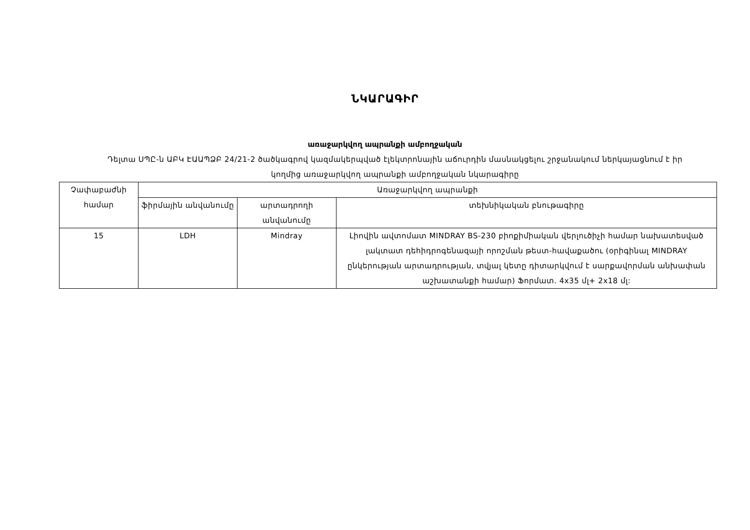ՆԿԱՐԱԳԻՐ
առաջարկվող ապրանքի ամբողջական
Դելտա ՍՊԸ-ն ԱԲԿ ԷԱԱՊՁԲ 24/21-2 ծածկագրով կազմակերպված էլեկտրոնային աճուրդին մասնակցելու շրջանակում ներկայացնում է իր կողմից առաջարկվող ապրանքի ամբողջական նկարագիրը
| Չափաբաժնի համար | Առաջարկվող ապրանքի | | |
| --- | --- | --- | --- |
| | ֆիրմային անվանումը | արտադրողի անվանումը | տեխնիկական բնութագիրը |
| 15 | LDH | Mindray | Լիովին ավտոմատ MINDRAY BS-230 բիոքիմիական վերլուծիչի համար նախատեսված լակտատ դեհիդրոգենազայի որոշման թեստ-հավաքածու (օրիգինալ MINDRAY ընկերության արտադրության, տվյալ կետը դիտարկվում է սարքավորման անխափան աշխատանքի համար) Ֆորմատ. 4x35 մլ+ 2x18 մլ: |